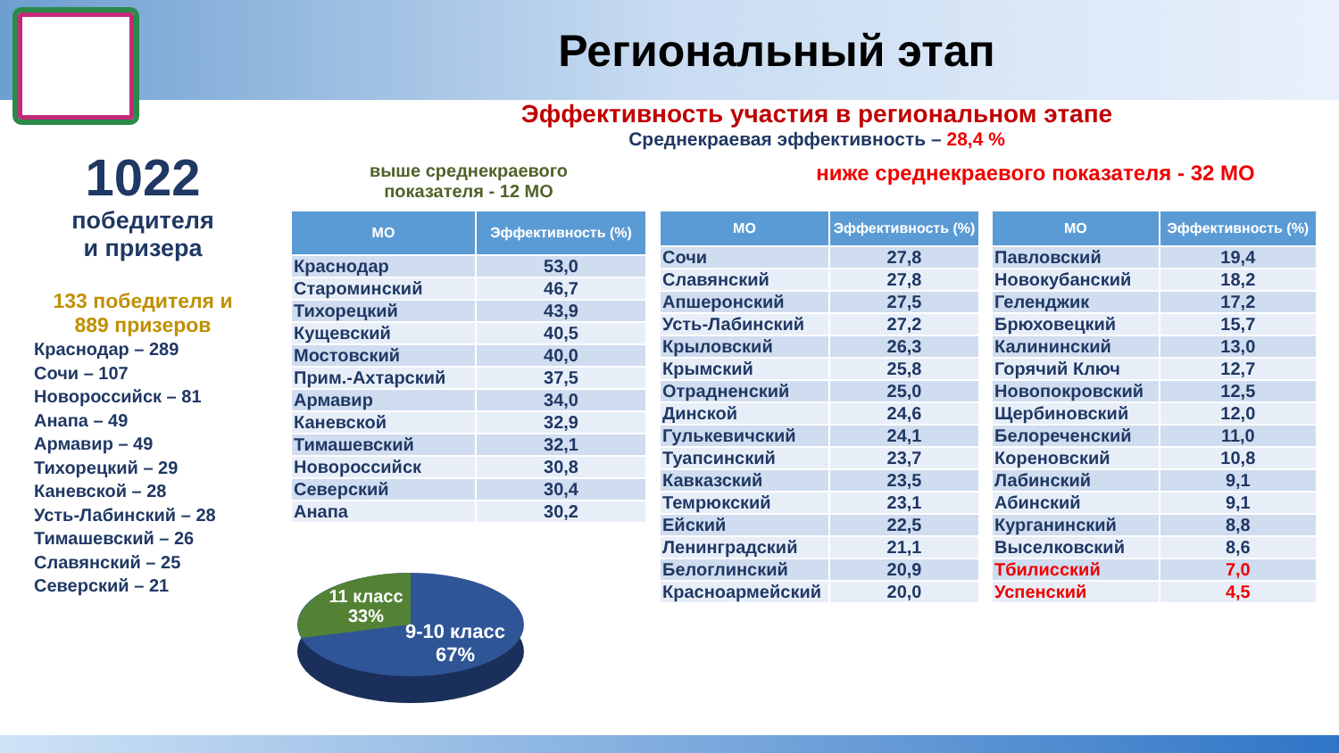Региональный этап
Эффективность участия в региональном этапе
Среднекраевая эффективность – 28,4 %
1022
победителя
и призера
133 победителя и
889 призеров
Краснодар – 289
Сочи – 107
Новороссийск – 81
Анапа – 49
Армавир – 49
Тихорецкий – 29
Каневской – 28
Усть-Лабинский – 28
Тимашевский – 26
Славянский – 25
Северский – 21
выше среднекраевого
показателя - 12 МО
ниже среднекраевого показателя - 32 МО
| МО | Эффективность (%) |
| --- | --- |
| Краснодар | 53,0 |
| Староминский | 46,7 |
| Тихорецкий | 43,9 |
| Кущевский | 40,5 |
| Мостовский | 40,0 |
| Прим.-Ахтарский | 37,5 |
| Армавир | 34,0 |
| Каневской | 32,9 |
| Тимашевский | 32,1 |
| Новороссийск | 30,8 |
| Северский | 30,4 |
| Анапа | 30,2 |
| МО | Эффективность (%) |
| --- | --- |
| Сочи | 27,8 |
| Славянский | 27,8 |
| Апшеронский | 27,5 |
| Усть-Лабинский | 27,2 |
| Крыловский | 26,3 |
| Крымский | 25,8 |
| Отрадненский | 25,0 |
| Динской | 24,6 |
| Гулькевичский | 24,1 |
| Туапсинский | 23,7 |
| Кавказский | 23,5 |
| Темрюкский | 23,1 |
| Ейский | 22,5 |
| Ленинградский | 21,1 |
| Белоглинский | 20,9 |
| Красноармейский | 20,0 |
| МО | Эффективность (%) |
| --- | --- |
| Павловский | 19,4 |
| Новокубанский | 18,2 |
| Геленджик | 17,2 |
| Брюховецкий | 15,7 |
| Калининский | 13,0 |
| Горячий Ключ | 12,7 |
| Новопокровский | 12,5 |
| Щербиновский | 12,0 |
| Белореченский | 11,0 |
| Кореновский | 10,8 |
| Лабинский | 9,1 |
| Абинский | 9,1 |
| Курганинский | 8,8 |
| Выселковский | 8,6 |
| Тбилисский | 7,0 |
| Успенский | 4,5 |
11 класс
33%
9-10 класс
67%